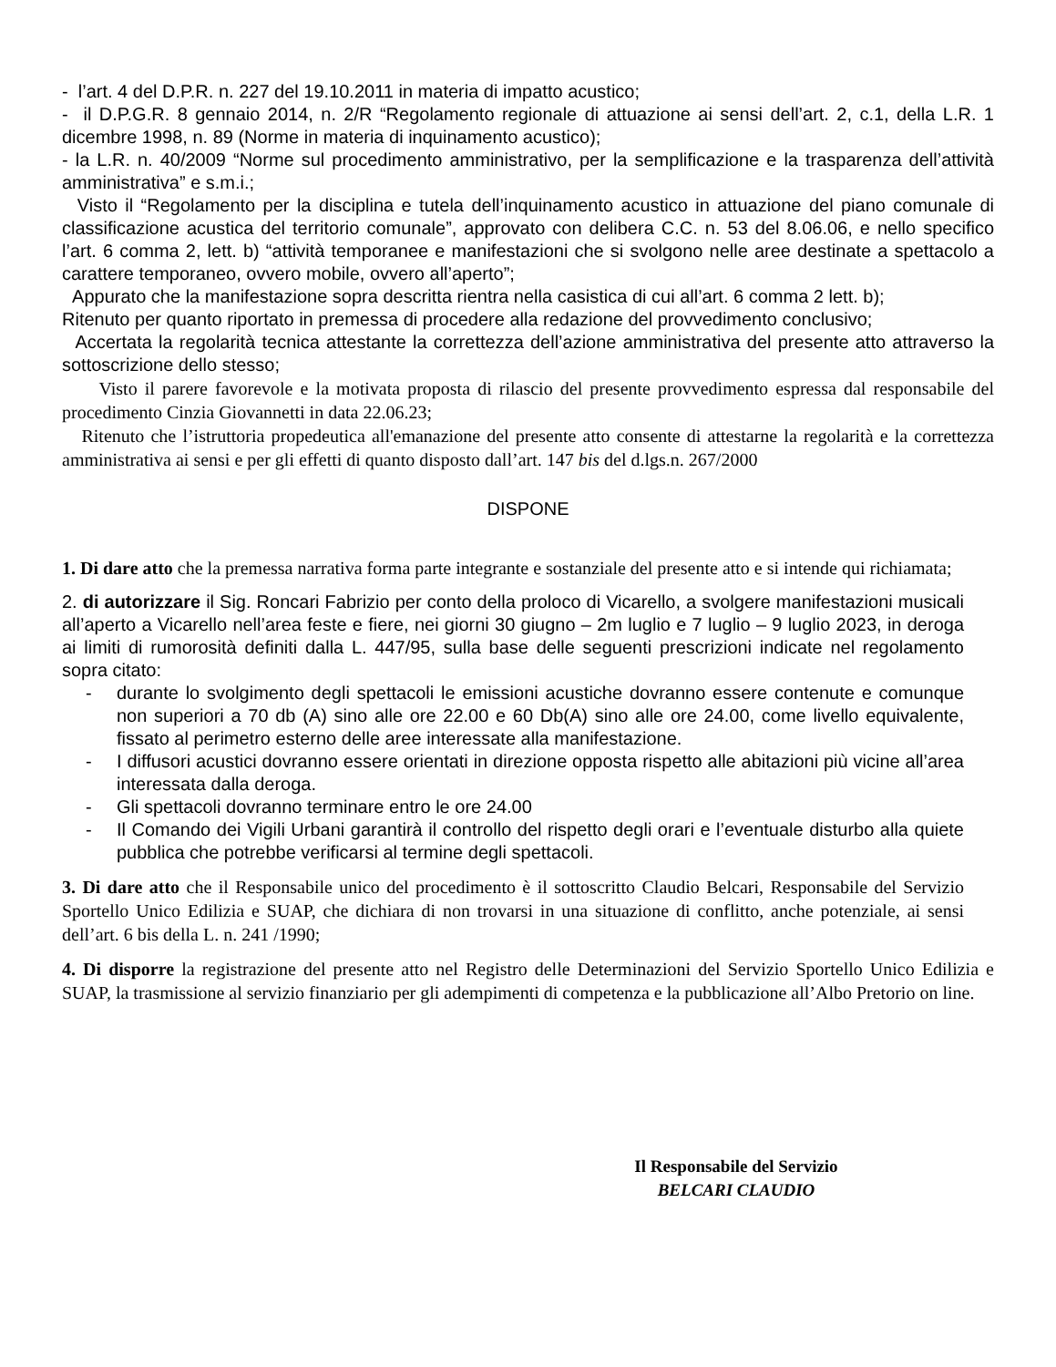- l’art. 4 del D.P.R. n. 227 del 19.10.2011 in materia di impatto acustico;
- il D.P.G.R. 8 gennaio 2014, n. 2/R “Regolamento regionale di attuazione ai sensi dell’art. 2, c.1, della L.R. 1 dicembre 1998, n. 89 (Norme in materia di inquinamento acustico);
- la L.R. n. 40/2009 “Norme sul procedimento amministrativo, per la semplificazione e la trasparenza dell’attività amministrativa” e s.m.i.;
Visto il “Regolamento per la disciplina e tutela dell’inquinamento acustico in attuazione del piano comunale di classificazione acustica del territorio comunale”, approvato con delibera C.C. n. 53 del 8.06.06, e nello specifico l’art. 6 comma 2, lett. b) “attività temporanee e manifestazioni che si svolgono nelle aree destinate a spettacolo a carattere temporaneo, ovvero mobile, ovvero all’aperto”;
Appurato che la manifestazione sopra descritta rientra nella casistica di cui all’art. 6 comma 2 lett. b);
Ritenuto per quanto riportato in premessa di procedere alla redazione del provvedimento conclusivo;
Accertata la regolarità tecnica attestante la correttezza dell’azione amministrativa del presente atto attraverso la sottoscrizione dello stesso;
Visto il parere favorevole e la motivata proposta di rilascio del presente provvedimento espressa dal responsabile del procedimento Cinzia Giovannetti in data 22.06.23;
Ritenuto che l’istruttoria propedeutica all'emanazione del presente atto consente di attestarne la regolarità e la correttezza amministrativa ai sensi e per gli effetti di quanto disposto dall’art. 147 bis del d.lgs.n. 267/2000
DISPONE
1. Di dare atto che la premessa narrativa forma parte integrante e sostanziale del presente atto e si intende qui richiamata;
2. di autorizzare il Sig. Roncari Fabrizio per conto della proloco di Vicarello, a svolgere manifestazioni musicali all’aperto a Vicarello nell’area feste e fiere, nei giorni 30 giugno – 2m luglio e 7 luglio – 9 luglio 2023, in deroga ai limiti di rumorosità definiti dalla L. 447/95, sulla base delle seguenti prescrizioni indicate nel regolamento sopra citato:
- durante lo svolgimento degli spettacoli le emissioni acustiche dovranno essere contenute e comunque non superiori a 70 db (A) sino alle ore 22.00 e 60 Db(A) sino alle ore 24.00, come livello equivalente, fissato al perimetro esterno delle aree interessate alla manifestazione.
- I diffusori acustici dovranno essere orientati in direzione opposta rispetto alle abitazioni più vicine all’area interessata dalla deroga.
- Gli spettacoli dovranno terminare entro le ore 24.00
- Il Comando dei Vigili Urbani garantirà il controllo del rispetto degli orari e l’eventuale disturbo alla quiete pubblica che potrebbe verificarsi al termine degli spettacoli.
3. Di dare atto che il Responsabile unico del procedimento è il sottoscritto Claudio Belcari, Responsabile del Servizio Sportello Unico Edilizia e SUAP, che dichiara di non trovarsi in una situazione di conflitto, anche potenziale, ai sensi dell’art. 6 bis della L. n. 241 /1990;
4. Di disporre la registrazione del presente atto nel Registro delle Determinazioni del Servizio Sportello Unico Edilizia e SUAP, la trasmissione al servizio finanziario per gli adempimenti di competenza e la pubblicazione all’Albo Pretorio on line.
Il Responsabile del Servizio
BELCARI CLAUDIO